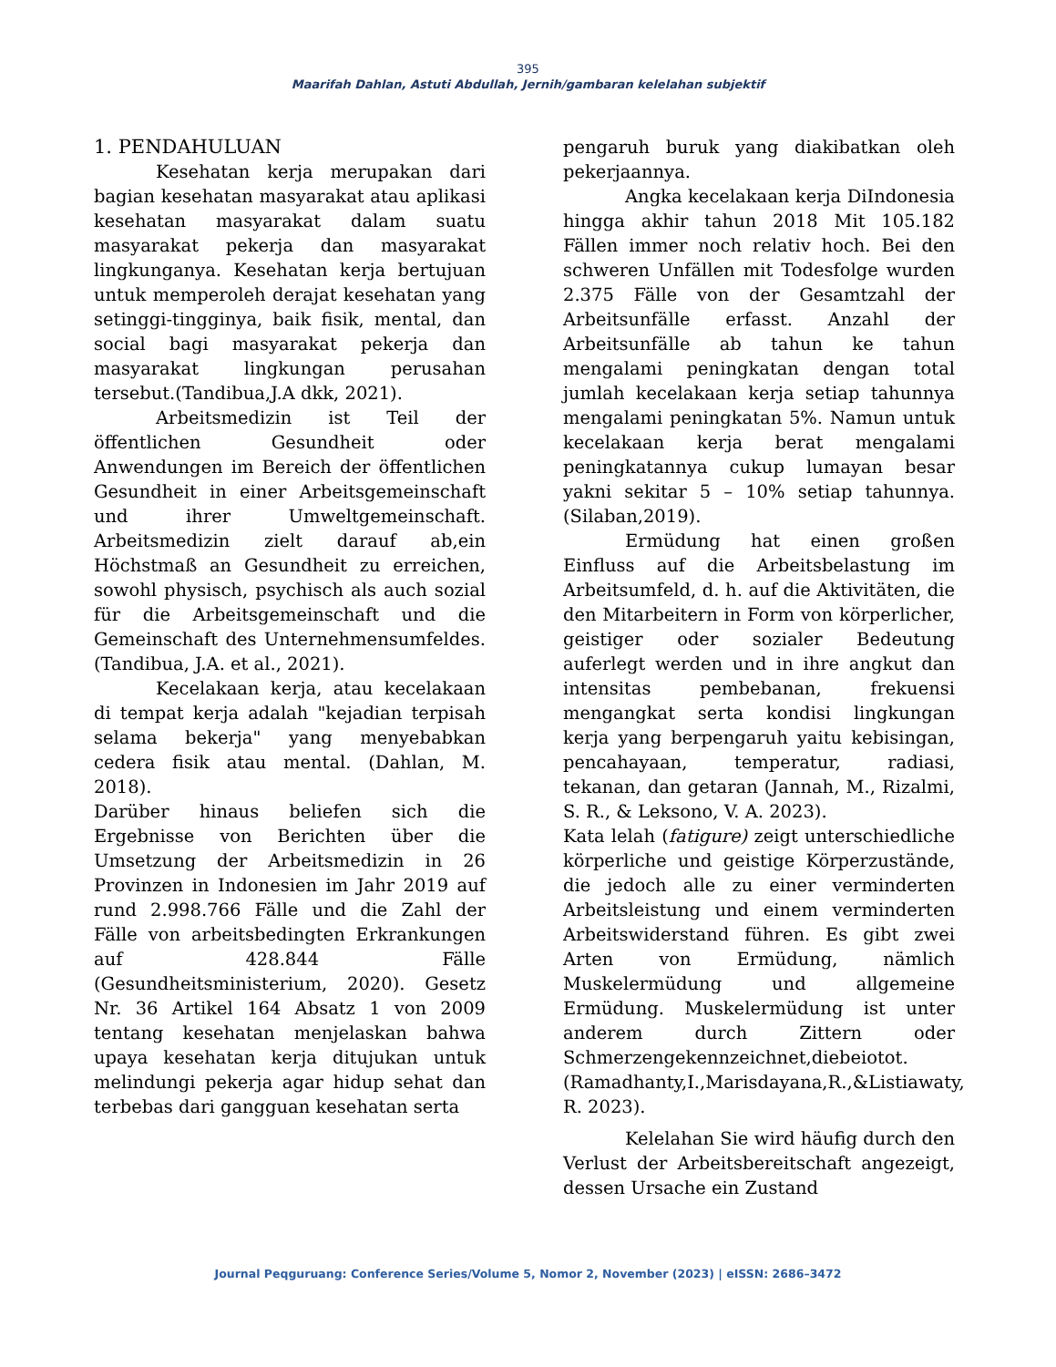395
Maarifah Dahlan, Astuti Abdullah, Jernih/gambaran kelelahan subjektif
1. PENDAHULUAN
Kesehatan kerja merupakan dari bagian kesehatan masyarakat atau aplikasi kesehatan masyarakat dalam suatu masyarakat pekerja dan masyarakat lingkunganya. Kesehatan kerja bertujuan untuk memperoleh derajat kesehatan yang setinggi-tingginya, baik fisik, mental, dan social bagi masyarakat pekerja dan masyarakat lingkungan perusahan tersebut.(Tandibua,J.A dkk, 2021).
Arbeitsmedizin ist Teil der öffentlichen Gesundheit oder Anwendungen im Bereich der öffentlichen Gesundheit in einer Arbeitsgemeinschaft und ihrer Umweltgemeinschaft. Arbeitsmedizin zielt darauf ab,ein Höchstmaß an Gesundheit zu erreichen, sowohl physisch, psychisch als auch sozial für die Arbeitsgemeinschaft und die Gemeinschaft des Unternehmensumfeldes. (Tandibua, J.A. et al., 2021).
Kecelakaan kerja, atau kecelakaan di tempat kerja adalah "kejadian terpisah selama bekerja" yang menyebabkan cedera fisik atau mental. (Dahlan, M. 2018).
Darüber hinaus beliefen sich die Ergebnisse von Berichten über die Umsetzung der Arbeitsmedizin in 26 Provinzen in Indonesien im Jahr 2019 auf rund 2.998.766 Fälle und die Zahl der Fälle von arbeitsbedingten Erkrankungen auf 428.844 Fälle (Gesundheitsministerium, 2020). Gesetz Nr. 36 Artikel 164 Absatz 1 von 2009 tentang kesehatan menjelaskan bahwa upaya kesehatan kerja ditujukan untuk melindungi pekerja agar hidup sehat dan terbebas dari gangguan kesehatan serta
pengaruh buruk yang diakibatkan oleh pekerjaannya.
Angka kecelakaan kerja DiIndonesia hingga akhir tahun 2018 Mit 105.182 Fällen immer noch relativ hoch. Bei den schweren Unfällen mit Todesfolge wurden 2.375 Fälle von der Gesamtzahl der Arbeitsunfälle erfasst. Anzahl der Arbeitsunfälle ab tahun ke tahun mengalami peningkatan dengan total jumlah kecelakaan kerja setiap tahunnya mengalami peningkatan 5%. Namun untuk kecelakaan kerja berat mengalami peningkatannya cukup lumayan besar yakni sekitar 5 – 10% setiap tahunnya. (Silaban,2019).
Ermüdung hat einen großen Einfluss auf die Arbeitsbelastung im Arbeitsumfeld, d. h. auf die Aktivitäten, die den Mitarbeitern in Form von körperlicher, geistiger oder sozialer Bedeutung auferlegt werden und in ihre angkut dan intensitas pembebanan, frekuensi mengangkat serta kondisi lingkungan kerja yang berpengaruh yaitu kebisingan, pencahayaan, temperatur, radiasi, tekanan, dan getaran (Jannah, M., Rizalmi, S. R., & Leksono, V. A. 2023).
Kata lelah (fatigure) zeigt unterschiedliche körperliche und geistige Körperzustände, die jedoch alle zu einer verminderten Arbeitsleistung und einem verminderten Arbeitswiderstand führen. Es gibt zwei Arten von Ermüdung, nämlich Muskelermüdung und allgemeine Ermüdung. Muskelermüdung ist unter anderem durch Zittern oder Schmerzengekennzeichnet,diebeiotot.(Ramadhanty,I.,Marisdayana,R.,&Listiawaty, R. 2023).
Kelelahan Sie wird häufig durch den Verlust der Arbeitsbereitschaft angezeigt, dessen Ursache ein Zustand
Journal Peqguruang: Conference Series/Volume 5, Nomor 2, November (2023) | eISSN: 2686–3472